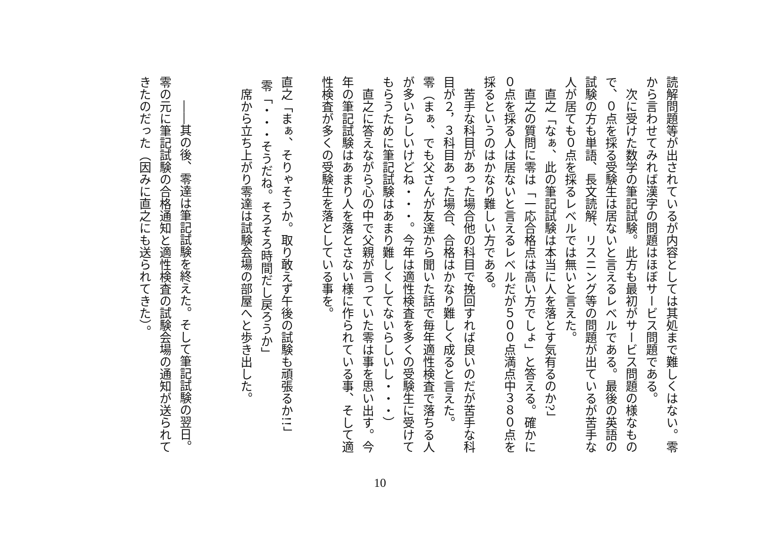読解問題等が出されているが内容としては其処まで難しくはない。零から言わせてみれば漢字の問題はほぼサービス問題である。
　次に受けた数学の筆記試験。此方も最初がサービス問題の様なもので、０点を採る受験生は居ないと言えるレベルである。最後の英語の試験の方も単語、長文読解、リスニング等の問題が出ているが苦手な人が居ても０点を採るレベルでは無いと言えた。
　直之「なぁ、此の筆記試験は本当に人を落とす気有るのか?」
　直之の質問に零は「一応合格点は高い方でしょ」と答える。確かに０点を採る人は居ないと言えるレベルだが５００点満点中３８０点を採るというのはかなり難しい方である。
　苦手な科目があった場合他の科目で挽回すれば良いのだが苦手な科目が２，３科目あった場合、合格はかなり難しく成ると言えた。
零（まぁ、でも父さんが友達から聞いた話で毎年適性検査で落ちる人が多いらしいけどね・・・。今年は適性検査を多くの受験生に受けてもらうために筆記試験はあまり難しくしてないらしいし・・・）
　直之に答えながら心の中で父親が言っていた零は事を思い出す。今年の筆記試験はあまり人を落とさない様に作られている事、そして適性検査が多くの受験生を落としている事を。
直之「まぁ、そりゃそうか。取り敢えず午後の試験も頑張るか!!」
零「・・・そうだね。そろそろ時間だし戻ろうか」
　席から立ち上がり零達は試験会場の部屋へと歩き出した。
　　――其の後、零達は筆記試験を終えた。そして筆記試験の翌日。
零の元に筆記試験の合格通知と適性検査の試験会場の通知が送られてきたのだった（因みに直之にも送られてきた）。
10